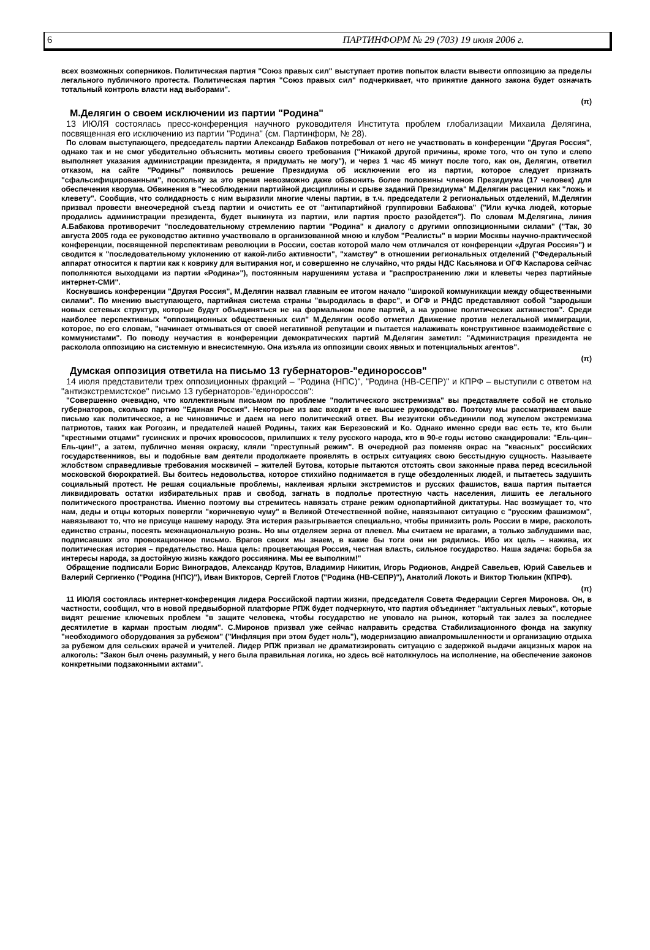6 ПАРТИНФОРМ № 29 (703) 19 июля 2006 г.
всех возможных соперников. Политическая партия "Союз правых сил" выступает против попыток власти вывести оппозицию за пределы легального публичного протеста. Политическая партия "Союз правых сил" подчеркивает, что принятие данного закона будет означать тотальный контроль власти над выборами".
(π)
М.Делягин о своем исключении из партии "Родина"
13 ИЮЛЯ состоялась пресс-конференция научного руководителя Института проблем глобализации Михаила Делягина, посвященная его исключению из партии "Родина" (см. Партинформ, № 28).
По словам выступающего, председатель партии Александр Бабаков потребовал от него не участвовать в конференции "Другая Россия", однако так и не смог убедительно объяснить мотивы своего требования ("Никакой другой причины, кроме того, что он тупо и слепо выполняет указания администрации президента, я придумать не могу"), и через 1 час 45 минут после того, как он, Делягин, ответил отказом, на сайте "Родины" появилось решение Президиума об исключении его из партии, которое следует признать "сфальсифицированным", поскольку за это время невозможно даже обзвонить более половины членов Президиума (17 человек) для обеспечения кворума. Обвинения в "несоблюдении партийной дисциплины и срыве заданий Президиума" М.Делягин расценил как "ложь и клевету". Сообщив, что солидарность с ним выразили многие члены партии, в т.ч. председатели 2 региональных отделений, М.Делягин призвал провести внеочередной съезд партии и очистить ее от "антипартийной группировки Бабакова" ("Или кучка людей, которые продались администрации президента, будет выкинута из партии, или партия просто разойдется"). По словам М.Делягина, линия А.Бабакова противоречит "последовательному стремлению партии "Родина" к диалогу с другими оппозиционными силами" ("Так, 30 августа 2005 года ее руководство активно участвовало в организованной мною и клубом "Реалисты" в мэрии Москвы научно-практической конференции, посвященной перспективам революции в России, состав которой мало чем отличался от конференции «Другая Россия»") и сводится к "последовательному уклонению от какой-либо активности", "хамству" в отношении региональных отделений ("Федеральный аппарат относится к партии как к коврику для вытирания ног, и совершенно не случайно, что ряды НДС Касьянова и ОГФ Каспарова сейчас пополняются выходцами из партии «Родина»"), постоянным нарушениям устава и "распространению лжи и клеветы через партийные интернет-СМИ".
Коснувшись конференции "Другая Россия", М.Делягин назвал главным ее итогом начало "широкой коммуникации между общественными силами". По мнению выступающего, партийная система страны "выродилась в фарс", и ОГФ и РНДС представляют собой "зародыши новых сетевых структур, которые будут объединяться не на формальном поле партий, а на уровне политических активистов". Среди наиболее перспективных "оппозиционных общественных сил" М.Делягин особо отметил Движение против нелегальной иммиграции, которое, по его словам, "начинает отмываться от своей негативной репутации и пытается налаживать конструктивное взаимодействие с коммунистами". По поводу неучастия в конференции демократических партий М.Делягин заметил: "Администрация президента не расколола оппозицию на системную и внесистемную. Она изъяла из оппозиции своих явных и потенциальных агентов".
(π)
Думская оппозиция ответила на письмо 13 губернаторов-"единороссов"
14 июля представители трех оппозиционных фракций – "Родина (НПС)", "Родина (НВ-СЕПР)" и КПРФ – выступили с ответом на "антиэкстремистское" письмо 13 губернаторов-"единороссов":
"Совершенно очевидно, что коллективным письмом по проблеме "политического экстремизма" вы представляете собой не столько губернаторов, сколько партию "Единая Россия". Некоторые из вас входят в ее высшее руководство. Поэтому мы рассматриваем ваше письмо как политическое, а не чиновничье и даем на него политический ответ. Вы иезуитски объединили под жупелом экстремизма патриотов, таких как Рогозин, и предателей нашей Родины, таких как Березовский и Ко. Однако именно среди вас есть те, кто были "крестными отцами" гусинских и прочих кровососов, прилипших к телу русского народа, кто в 90-е годы истово скандировали: "Ель-цин–Ель-цин!", а затем, публично меняя окраску, кляли "преступный режим". В очередной раз поменяв окрас на "квасных" российских государственников, вы и подобные вам деятели продолжаете проявлять в острых ситуациях свою бесстыдную сущность. Называете жлобством справедливые требования москвичей – жителей Бутова, которые пытаются отстоять свои законные права перед всесильной московской бюрократией. Вы боитесь недовольства, которое стихийно поднимается в гуще обездоленных людей, и пытаетесь задушить социальный протест. Не решая социальные проблемы, наклеивая ярлыки экстремистов и русских фашистов, ваша партия пытается ликвидировать остатки избирательных прав и свобод, загнать в подполье протестную часть населения, лишить ее легального политического пространства. Именно поэтому вы стремитесь навязать стране режим однопартийной диктатуры. Нас возмущает то, что нам, деды и отцы которых повергли "коричневую чуму" в Великой Отечественной войне, навязывают ситуацию с "русским фашизмом", навязывают то, что не присуще нашему народу. Эта истерия разыгрывается специально, чтобы принизить роль России в мире, расколоть единство страны, посеять межнациональную рознь. Но мы отделяем зерна от плевел. Мы считаем не врагами, а только заблудшими вас, подписавших это провокационное письмо. Врагов своих мы знаем, в какие бы тоги они ни рядились. Ибо их цель – нажива, их политическая история – предательство. Наша цель: процветающая Россия, честная власть, сильное государство. Наша задача: борьба за интересы народа, за достойную жизнь каждого россиянина. Мы ее выполним!"
Обращение подписали Борис Виноградов, Александр Крутов, Владимир Никитин, Игорь Родионов, Андрей Савельев, Юрий Савельев и Валерий Сергиенко ("Родина (НПС)"), Иван Викторов, Сергей Глотов ("Родина (НВ-СЕПР)"), Анатолий Локоть и Виктор Тюлькин (КПРФ).
(π)
11 ИЮЛЯ состоялась интернет-конференция лидера Российской партии жизни, председателя Совета Федерации Сергея Миронова. Он, в частности, сообщил, что в новой предвыборной платформе РПЖ будет подчеркнуто, что партия объединяет "актуальных левых", которые видят решение ключевых проблем "в защите человека, чтобы государство не уповало на рынок, который так залез за последнее десятилетие в карман простым людям". С.Миронов призвал уже сейчас направить средства Стабилизационного фонда на закупку "необходимого оборудования за рубежом" ("Инфляция при этом будет ноль"), модернизацию авиапромышленности и организацию отдыха за рубежом для сельских врачей и учителей. Лидер РПЖ призвал не драматизировать ситуацию с задержкой выдачи акцизных марок на алкоголь: "Закон был очень разумный, у него была правильная логика, но здесь всё натолкнулось на исполнение, на обеспечение законов конкретными подзаконными актами".